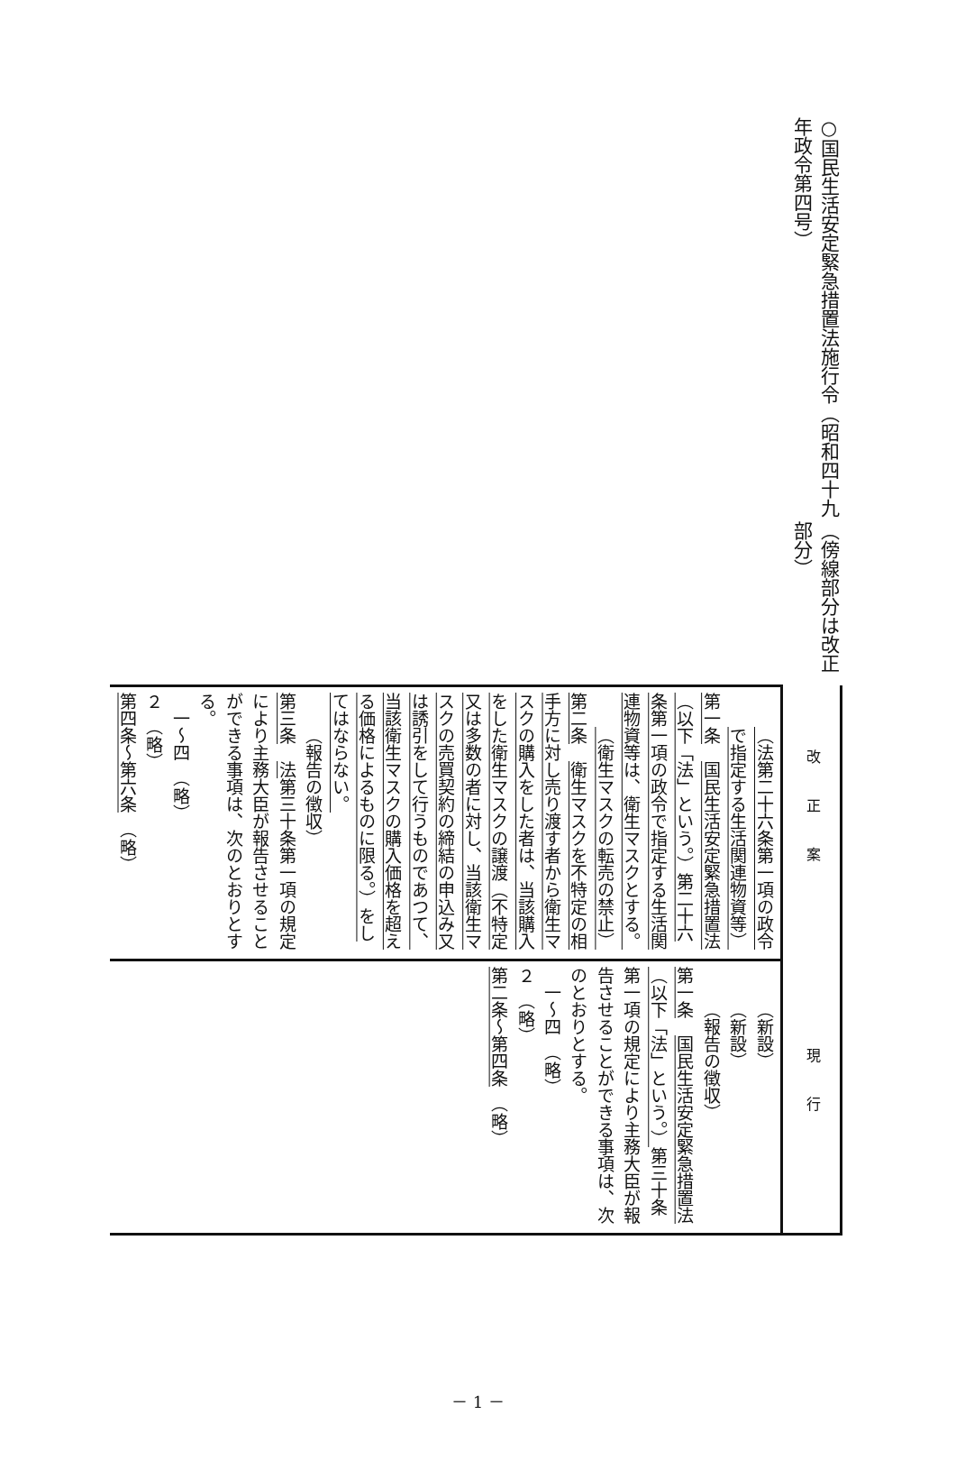○国民生活安定緊急措置法施行令（昭和四十九年政令第四号） （傍線部分は改正部分）
| 改正案 | 現行 |
| （法第二十六条第一項の政令で指定する生活関連物資等） 第一条 国民生活安定緊急措置法（以下「法」という。）第二十六条第一項の政令で指定する生活関連物資等は、衛生マスクとする。 （衛生マスクの転売の禁止） 第二条 衛生マスクを不特定の相手方に対し売り渡す者から衛生マスクの購入をした者は、当該購入をした衛生マスクの譲渡（不特定又は多数の者に対し、当該衛生マスクの売買契約の締結の申込み又は誘引をして行うものであつて、当該衛生マスクの購入価格を超える価格によるものに限る。）をしてはならない。 （報告の徴収） 第三条 法 第三十条第一項の規定により主務大臣が報告させることができる事項は、次のとおりとする。 一～四 （略） ２ （略） 第四条～第六条 （略） | （新設） （新設） （報告の徴収） 第一条 国民生活安定緊急措置法（以下「法」という。） 第三十条第一項の規定により主務大臣が報告させることができる事項は、次のとおりとする。 一～四 （略） ２ （略） 第二条～第四条 （略） |
－ 1 －